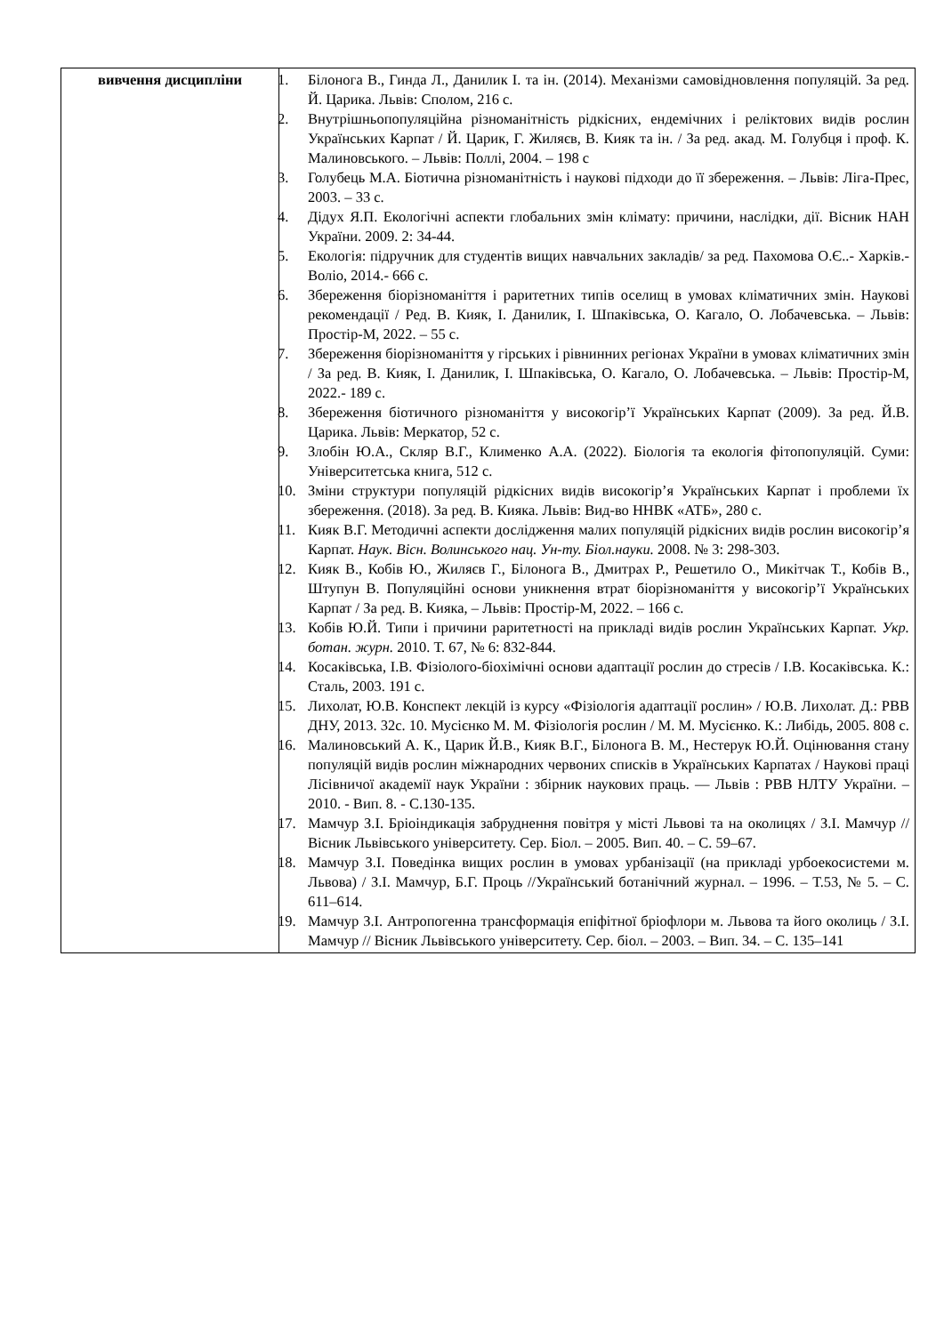| вивчення дисципліни | 1. Білонога В., Гинда Л., Данилик І. та ін. (2014). Механізми самовідновлення популяцій. За ред. Й. Царика. Львів: Сполом, 216 с. 2. Внутрішньопопуляційна різноманітність рідкісних, ендемічних і реліктових видів рослин Українських Карпат / Й. Царик, Г. Жиляєв, В. Кияк та ін. / За ред. акад. М. Голубця і проф. К. Малиновського. – Львів: Поллі, 2004. – 198 с 3. Голубець М.А. Біотична різноманітність і наукові підходи до її збереження. – Львів: Ліга-Прес, 2003. – 33 с. 4. Дідух Я.П. Екологічні аспекти глобальних змін клімату: причини, наслідки, дії. Вісник НАН України. 2009. 2: 34-44. 5. Екологія: підручник для студентів вищих навчальних закладів/ за ред. Пахомова О.Є..- Харків.- Воліо, 2014.- 666 с. 6. Збереження біорізноманіття і раритетних типів оселищ в умовах кліматичних змін. Наукові рекомендації / Ред. В. Кияк, І. Данилик, І. Шпаківська, О. Кагало, О. Лобачевська. – Львів: Простір-М, 2022. – 55 с. 7. Збереження біорізноманіття у гірських і рівнинних регіонах України в умовах кліматичних змін / За ред. В. Кияк, І. Данилик, І. Шпаківська, О. Кагало, О. Лобачевська. – Львів: Простір-М, 2022.- 189 с. 8. Збереження біотичного різноманіття у високогір’ї Українських Карпат (2009). За ред. Й.В. Царика. Львів: Меркатор, 52 с. 9. Злобін Ю.А., Скляр В.Г., Клименко А.А. (2022). Біологія та екологія фітопопуляцій. Суми: Університетська книга, 512 с. 10. Зміни структури популяцій рідкісних видів високогір’я Українських Карпат і проблеми їх збереження. (2018). За ред. В. Кияка. Львів: Вид-во ННВК «АТБ», 280 с. 11. Кияк В.Г. Методичні аспекти дослідження малих популяцій рідкісних видів рослин високогір’я Карпат. Наук. Вісн. Волинського нац. Ун-ту. Біол.науки. 2008. № 3: 298-303. 12. Кияк В., Кобів Ю., Жиляєв Г., Білонога В., Дмитрах Р., Решетило О., Микітчак Т., Кобів В., Штупун В. Популяційні основи уникнення втрат біорізноманіття у високогір’ї Українських Карпат / За ред. В. Кияка, – Львів: Простір-М, 2022. – 166 с. 13. Кобів Ю.Й. Типи і причини раритетності на прикладі видів рослин Українських Карпат. Укр. ботан. журн. 2010. Т. 67, № 6: 832-844. 14. Косаківська, І.В. Фізіолого-біохімічні основи адаптації рослин до стресів / І.В. Косаківська. К.: Сталь, 2003. 191 с. 15. Лихолат, Ю.В. Конспект лекцій із курсу «Фізіологія адаптації рослин» / Ю.В. Лихолат. Д.: РВВ ДНУ, 2013. 32с. 10. Мусієнко М. М. Фізіологія рослин / М. М. Мусієнко. К.: Либідь, 2005. 808 с. 16. Малиновський А. К., Царик Й.В., Кияк В.Г., Білонога В. М., Нестерук Ю.Й. Оцінювання стану популяцій видів рослин міжнародних червоних списків в Українських Карпатах / Наукові праці Лісівничої академії наук України : збірник наукових праць. — Львів : РВВ НЛТУ України. – 2010. - Вип. 8. - С.130-135. 17. Мамчур З.І. Бріоіндикація забруднення повітря у місті Львові та на околицях / З.І. Мамчур // Вісник Львівського університету. Сер. Біол. – 2005. Вип. 40. – С. 59–67. 18. Мамчур З.І. Поведінка вищих рослин в умовах урбанізації (на прикладі урбоекосистеми м. Львова) / З.І. Мамчур, Б.Г. Проць //Український ботанічний журнал. – 1996. – Т.53, № 5. – С. 611–614. 19. Мамчур З.І. Антропогенна трансформація епіфітної бріофлори м. Львова та його околиць / З.І. Мамчур // Вісник Львівського університету. Сер. біол. – 2003. – Вип. 34. – С. 135–141 |